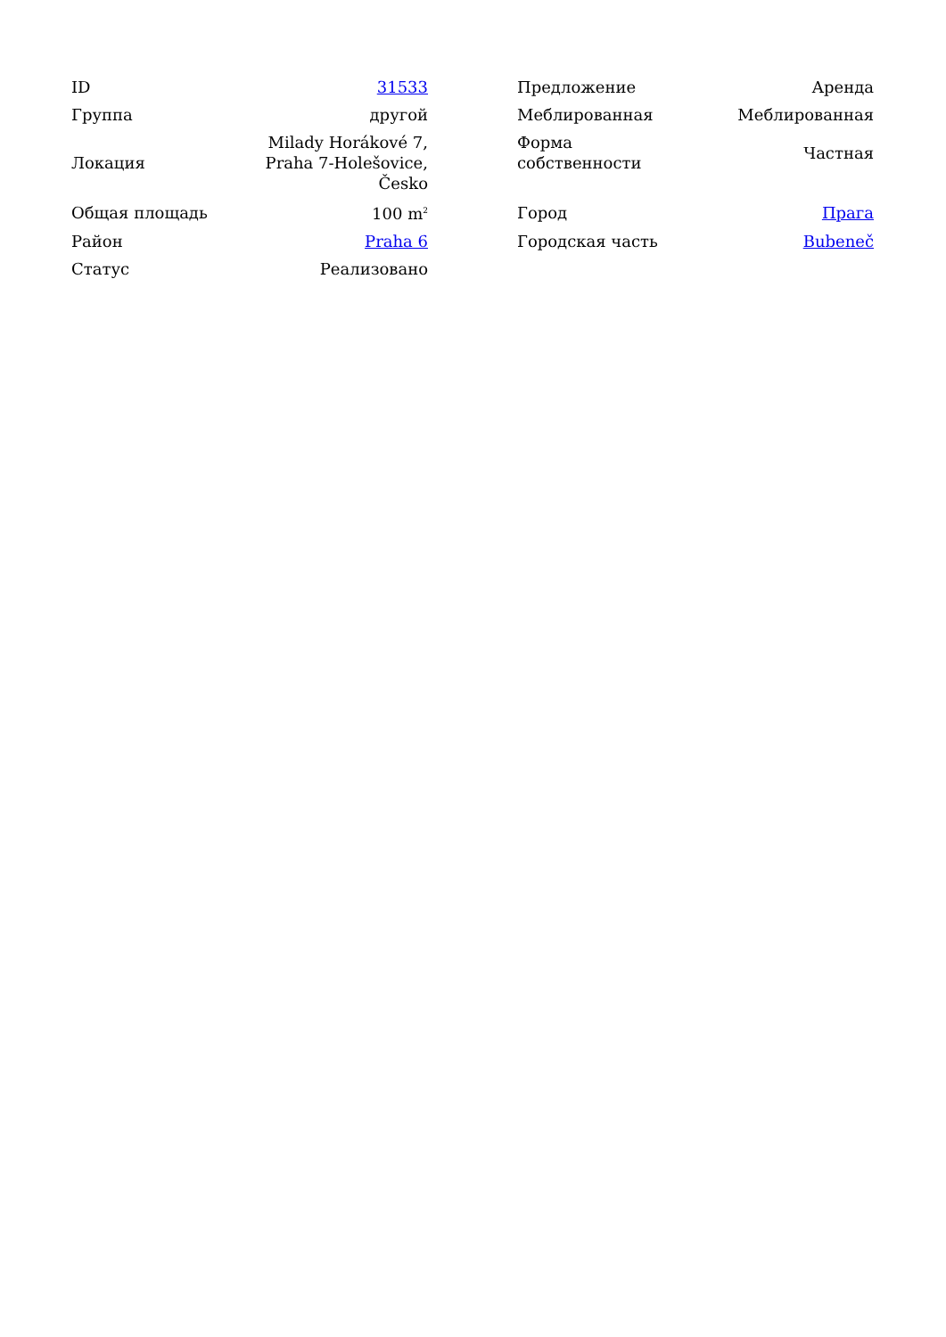| ID | 31533 | | Предложение | Аренда |
| Группа | другой | | Меблированная | Меблированная |
| Локация | Milady Horákové 7, Praha 7-Holešovice, Česko | | Форма собственности | Частная |
| Общая площадь | 100 m<sup>2</sup> | | Город | Прага |
| Район | Praha 6 | | Городская часть | Bubeneč |
| Статус | Реализовано | | | |